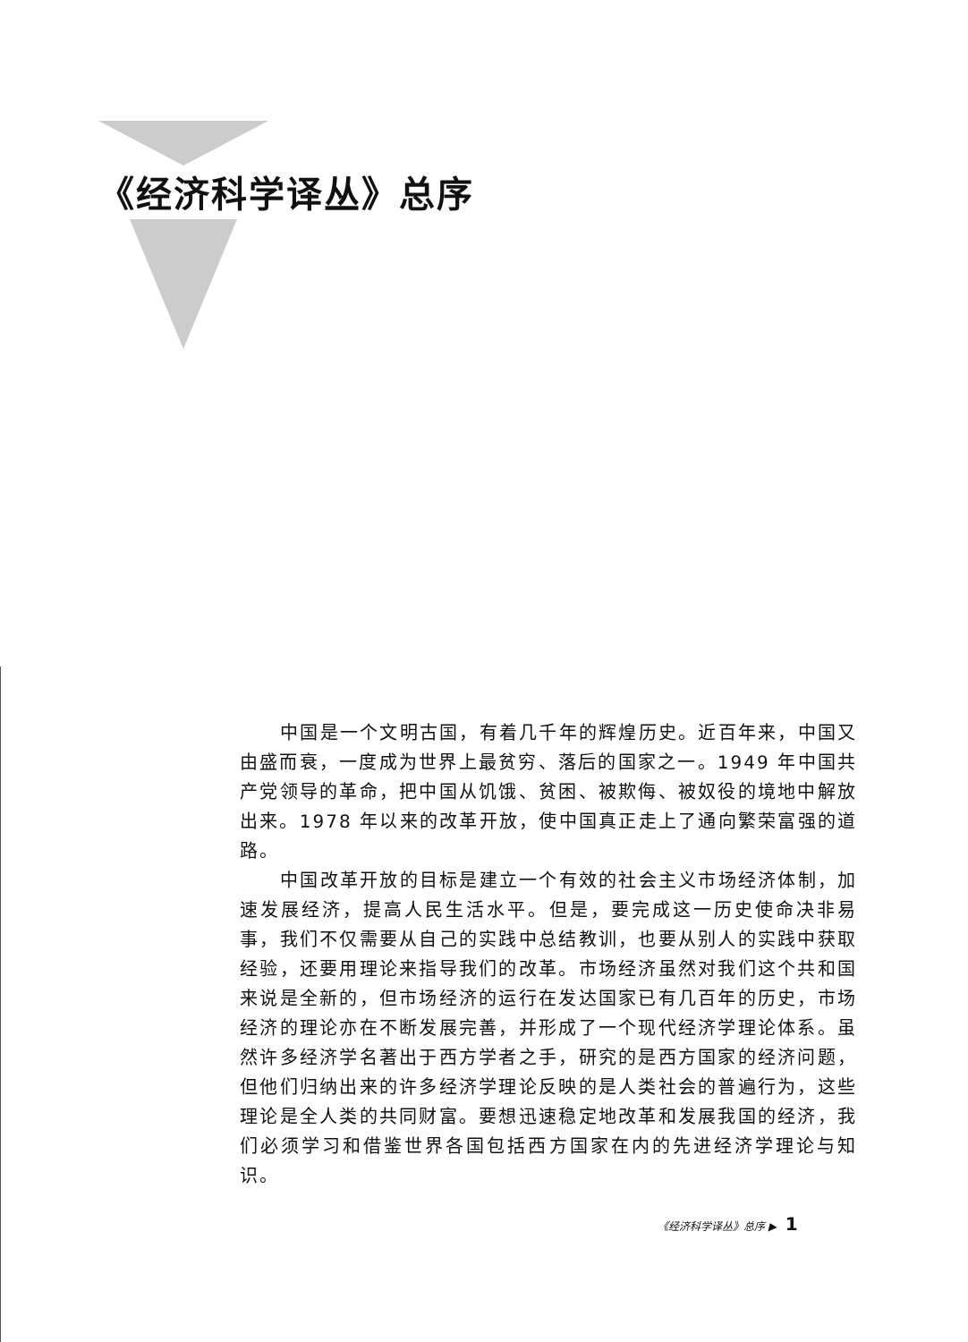《经济科学译丛》总序
中国是一个文明古国，有着几千年的辉煌历史。近百年来，中国又由盛而衰，一度成为世界上最贫穷、落后的国家之一。1949 年中国共产党领导的革命，把中国从饥饿、贫困、被欺侮、被奴役的境地中解放出来。1978 年以来的改革开放，使中国真正走上了通向繁荣富强的道路。
中国改革开放的目标是建立一个有效的社会主义市场经济体制，加速发展经济，提高人民生活水平。但是，要完成这一历史使命决非易事，我们不仅需要从自己的实践中总结教训，也要从别人的实践中获取经验，还要用理论来指导我们的改革。市场经济虽然对我们这个共和国来说是全新的，但市场经济的运行在发达国家已有几百年的历史，市场经济的理论亦在不断发展完善，并形成了一个现代经济学理论体系。虽然许多经济学名著出于西方学者之手，研究的是西方国家的经济问题，但他们归纳出来的许多经济学理论反映的是人类社会的普遍行为，这些理论是全人类的共同财富。要想迅速稳定地改革和发展我国的经济，我们必须学习和借鉴世界各国包括西方国家在内的先进经济学理论与知识。
《经济科学译丛》总序 ▶ 1